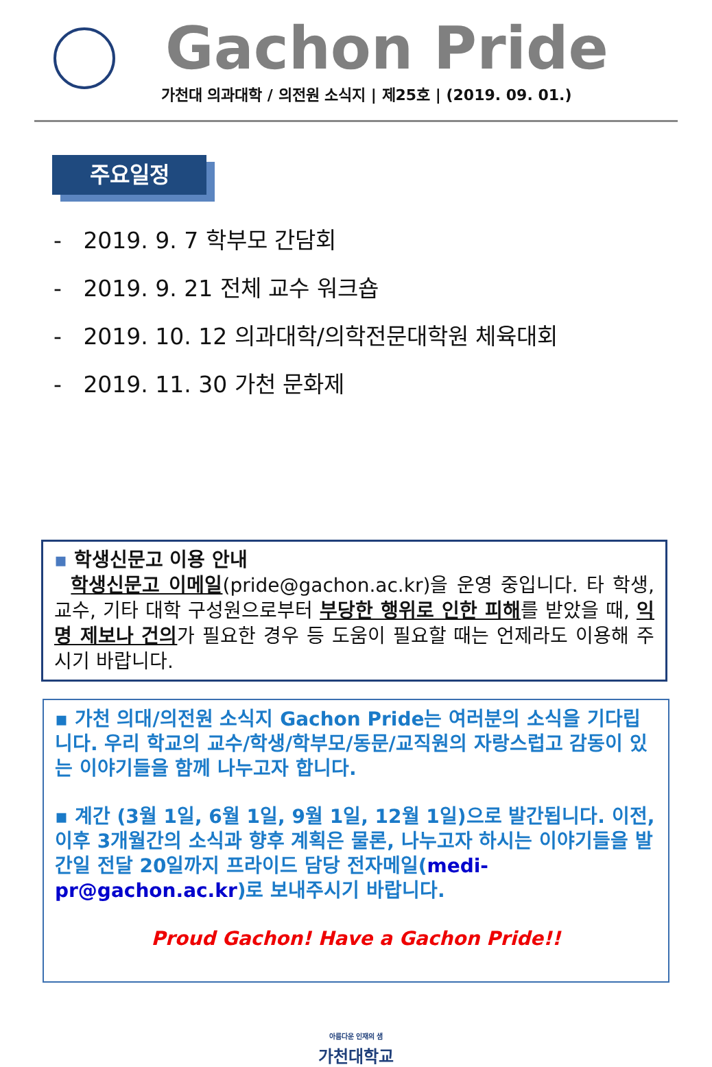Gachon Pride
가천대 의과대학 / 의전원 소식지 | 제25호 | (2019. 09. 01.)
주요일정
- 2019. 9. 7 학부모 간담회
- 2019. 9. 21 전체 교수 워크숍
- 2019. 10. 12 의과대학/의학전문대학원 체육대회
- 2019. 11. 30 가천 문화제
▪ 학생신문고 이용 안내
학생신문고 이메일(pride@gachon.ac.kr)을 운영 중입니다. 타 학생, 교수, 기타 대학 구성원으로부터 부당한 행위로 인한 피해를 받았을 때, 익명 제보나 건의가 필요한 경우 등 도움이 필요할 때는 언제라도 이용해 주시기 바랍니다.
▪ 가천 의대/의전원 소식지 Gachon Pride는 여러분의 소식을 기다립니다. 우리 학교의 교수/학생/학부모/동문/교직원의 자랑스럽고 감동이 있는 이야기들을 함께 나누고자 합니다.
▪ 계간 (3월 1일, 6월 1일, 9월 1일, 12월 1일)으로 발간됩니다. 이전, 이후 3개월간의 소식과 향후 계획은 물론, 나누고자 하시는 이야기들을 발간일 전달 20일까지 프라이드 담당 전자메일(medi-pr@gachon.ac.kr)로 보내주시기 바랍니다.
Proud Gachon! Have a Gachon Pride!!
아름다운 인재의 샘
가천대학교